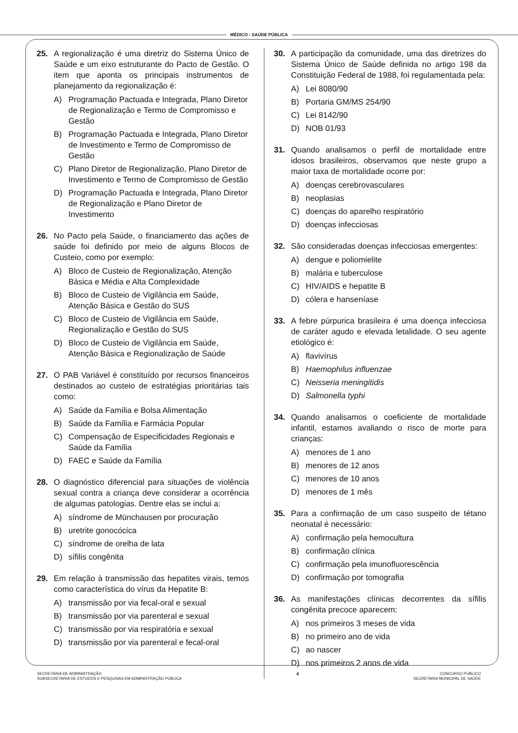MÉDICO - SAÚDE PÚBLICA
25. A regionalização é uma diretriz do Sistema Único de Saúde e um eixo estruturante do Pacto de Gestão. O item que aponta os principais instrumentos de planejamento da regionalização é:
A) Programação Pactuada e Integrada, Plano Diretor de Regionalização e Termo de Compromisso e Gestão
B) Programação Pactuada e Integrada, Plano Diretor de Investimento e Termo de Compromisso de Gestão
C) Plano Diretor de Regionalização, Plano Diretor de Investimento e Termo de Compromisso de Gestão
D) Programação Pactuada e Integrada, Plano Diretor de Regionalização e Plano Diretor de Investimento
26. No Pacto pela Saúde, o financiamento das ações de saúde foi definido por meio de alguns Blocos de Custeio, como por exemplo:
A) Bloco de Custeio de Regionalização, Atenção Básica e Média e Alta Complexidade
B) Bloco de Custeio de Vigilância em Saúde, Atenção Básica e Gestão do SUS
C) Bloco de Custeio de Vigilância em Saúde, Regionalização e Gestão do SUS
D) Bloco de Custeio de Vigilância em Saúde, Atenção Básica e Regionalização de Saúde
27. O PAB Variável é constituído por recursos financeiros destinados ao custeio de estratégias prioritárias tais como:
A) Saúde da Família e Bolsa Alimentação
B) Saúde da Família e Farmácia Popular
C) Compensação de Especificidades Regionais e Saúde da Família
D) FAEC e Saúde da Família
28. O diagnóstico diferencial para situações de violência sexual contra a criança deve considerar a ocorrência de algumas patologias. Dentre elas se inclui a:
A) síndrome de Münchausen por procuração
B) uretrite gonocócica
C) síndrome de orelha de lata
D) sífilis congênita
29. Em relação à transmissão das hepatites virais, temos como característica do vírus da Hepatite B:
A) transmissão por via fecal-oral e sexual
B) transmissão por via parenteral e sexual
C) transmissão por via respiratória e sexual
D) transmissão por via parenteral e fecal-oral
30. A participação da comunidade, uma das diretrizes do Sistema Único de Saúde definida no artigo 198 da Constituição Federal de 1988, foi regulamentada pela:
A) Lei 8080/90
B) Portaria GM/MS 254/90
C) Lei 8142/90
D) NOB 01/93
31. Quando analisamos o perfil de mortalidade entre idosos brasileiros, observamos que neste grupo a maior taxa de mortalidade ocorre por:
A) doenças cerebrovasculares
B) neoplasias
C) doenças do aparelho respiratório
D) doenças infecciosas
32. São consideradas doenças infecciosas emergentes:
A) dengue e poliomielite
B) malária e tuberculose
C) HIV/AIDS e hepatite B
D) cólera e hanseníase
33. A febre púrpurica brasileira é uma doença infecciosa de caráter agudo e elevada letalidade. O seu agente etiológico é:
A) flavivírus
B) Haemophilus influenzae
C) Neisseria meningitidis
D) Salmonella typhi
34. Quando analisamos o coeficiente de mortalidade infantil, estamos avaliando o risco de morte para crianças:
A) menores de 1 ano
B) menores de 12 anos
C) menores de 10 anos
D) menores de 1 mês
35. Para a confirmação de um caso suspeito de tétano neonatal é necessário:
A) confirmação pela hemocultura
B) confirmação clínica
C) confirmação pela imunofluorescência
D) confirmação por tomografia
36. As manifestações clínicas decorrentes da sífilis congênita precoce aparecem:
A) nos primeiros 3 meses de vida
B) no primeiro ano de vida
C) ao nascer
D) nos primeiros 2 anos de vida
SECRETARIA DE ADMINISTRAÇÃO
SUBSECRETARIA DE ESTUDOS E PESQUISAS EM ADMINISTRAÇÃO PÚBLICA
4 CONCURSO PÚBLICO
SECRETARIA MUNICIPAL DE SAÚDE